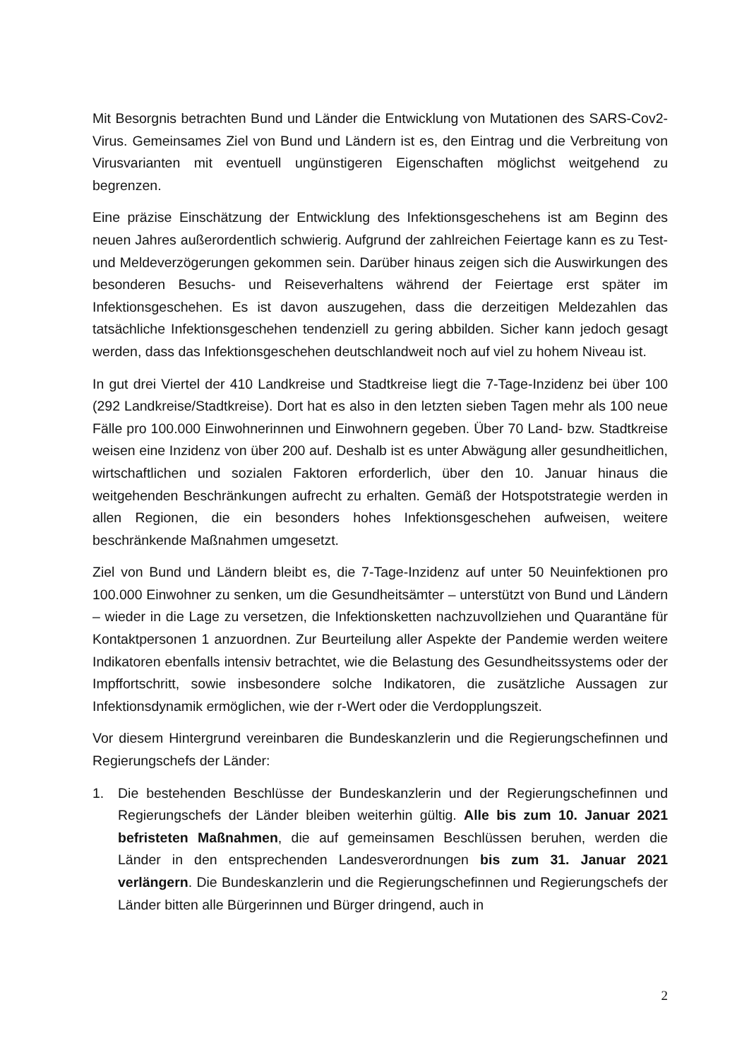Mit Besorgnis betrachten Bund und Länder die Entwicklung von Mutationen des SARS-Cov2-Virus. Gemeinsames Ziel von Bund und Ländern ist es, den Eintrag und die Verbreitung von Virusvarianten mit eventuell ungünstigeren Eigenschaften möglichst weitgehend zu begrenzen.
Eine präzise Einschätzung der Entwicklung des Infektionsgeschehens ist am Beginn des neuen Jahres außerordentlich schwierig. Aufgrund der zahlreichen Feiertage kann es zu Test- und Meldeverzögerungen gekommen sein. Darüber hinaus zeigen sich die Auswirkungen des besonderen Besuchs- und Reiseverhaltens während der Feiertage erst später im Infektionsgeschehen. Es ist davon auszugehen, dass die derzeitigen Meldezahlen das tatsächliche Infektionsgeschehen tendenziell zu gering abbilden. Sicher kann jedoch gesagt werden, dass das Infektionsgeschehen deutschlandweit noch auf viel zu hohem Niveau ist.
In gut drei Viertel der 410 Landkreise und Stadtkreise liegt die 7-Tage-Inzidenz bei über 100 (292 Landkreise/Stadtkreise). Dort hat es also in den letzten sieben Tagen mehr als 100 neue Fälle pro 100.000 Einwohnerinnen und Einwohnern gegeben. Über 70 Land- bzw. Stadtkreise weisen eine Inzidenz von über 200 auf. Deshalb ist es unter Abwägung aller gesundheitlichen, wirtschaftlichen und sozialen Faktoren erforderlich, über den 10. Januar hinaus die weitgehenden Beschränkungen aufrecht zu erhalten. Gemäß der Hotspotstrategie werden in allen Regionen, die ein besonders hohes Infektionsgeschehen aufweisen, weitere beschränkende Maßnahmen umgesetzt.
Ziel von Bund und Ländern bleibt es, die 7-Tage-Inzidenz auf unter 50 Neuinfektionen pro 100.000 Einwohner zu senken, um die Gesundheitsämter – unterstützt von Bund und Ländern – wieder in die Lage zu versetzen, die Infektionsketten nachzuvollziehen und Quarantäne für Kontaktpersonen 1 anzuordnen. Zur Beurteilung aller Aspekte der Pandemie werden weitere Indikatoren ebenfalls intensiv betrachtet, wie die Belastung des Gesundheitssystems oder der Impffortschritt, sowie insbesondere solche Indikatoren, die zusätzliche Aussagen zur Infektionsdynamik ermöglichen, wie der r-Wert oder die Verdopplungszeit.
Vor diesem Hintergrund vereinbaren die Bundeskanzlerin und die Regierungschefinnen und Regierungschefs der Länder:
1. Die bestehenden Beschlüsse der Bundeskanzlerin und der Regierungschefinnen und Regierungschefs der Länder bleiben weiterhin gültig. Alle bis zum 10. Januar 2021 befristeten Maßnahmen, die auf gemeinsamen Beschlüssen beruhen, werden die Länder in den entsprechenden Landesverordnungen bis zum 31. Januar 2021 verlängern. Die Bundeskanzlerin und die Regierungschefinnen und Regierungschefs der Länder bitten alle Bürgerinnen und Bürger dringend, auch in
2